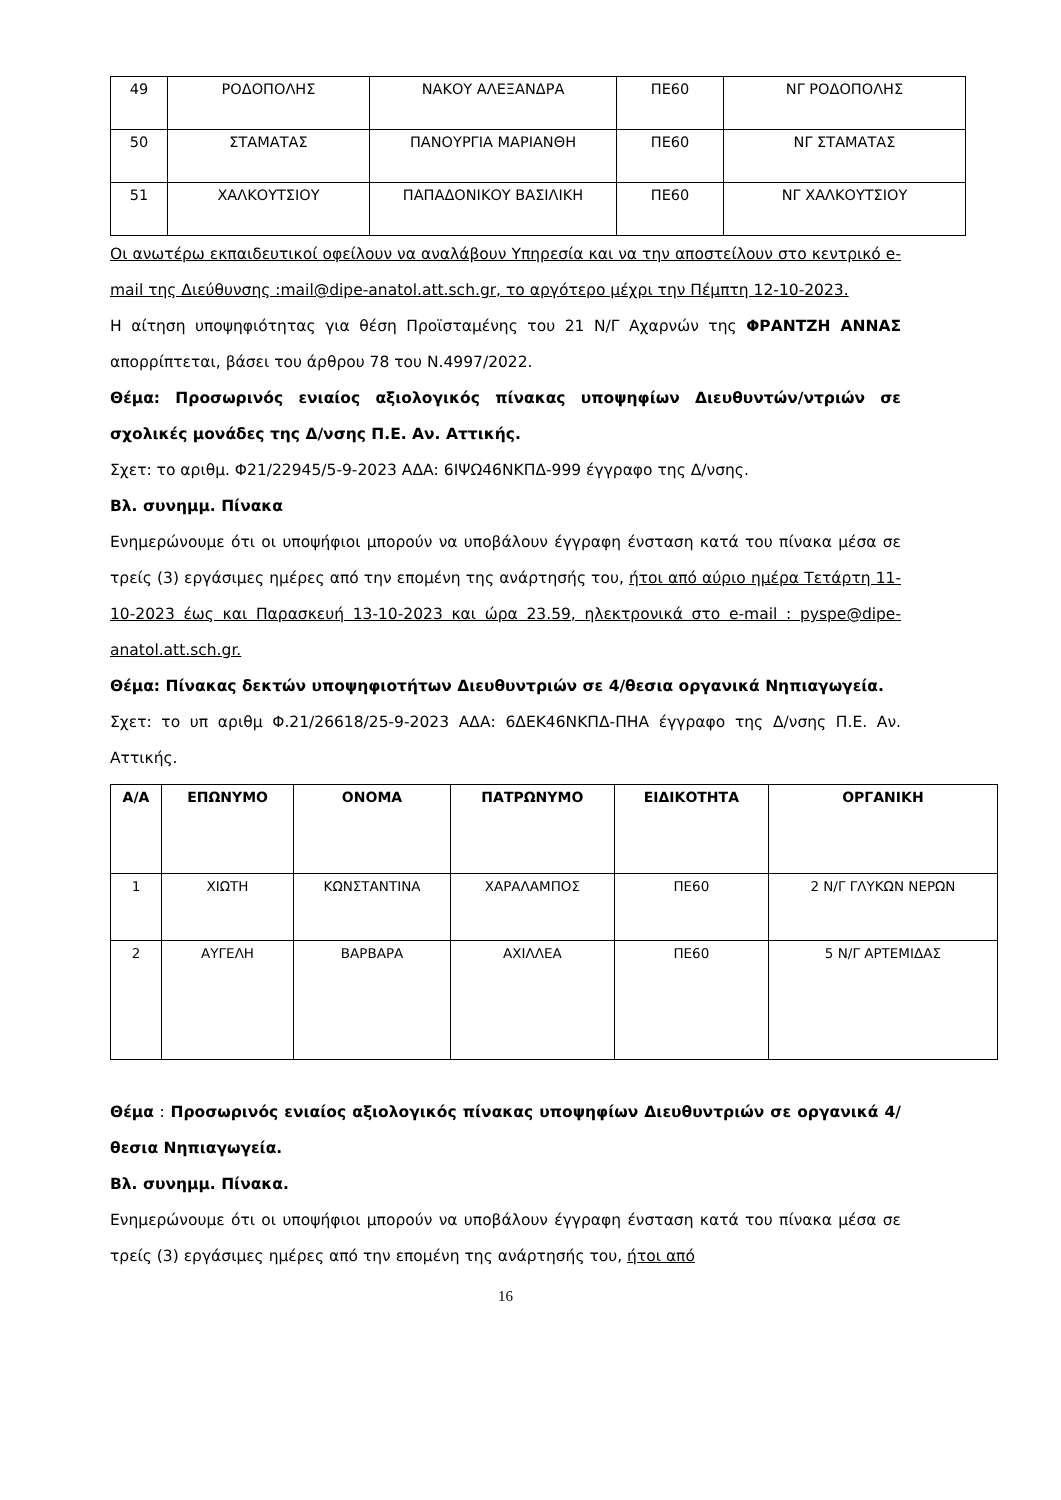| 49 | ΡΟΔΟΠΟΛΗΣ | ΝΑΚΟΥ ΑΛΕΞΑΝΔΡΑ | ΠΕ60 | ΝΓ ΡΟΔΟΠΟΛΗΣ |
| 50 | ΣΤΑΜΑΤΑΣ | ΠΑΝΟΥΡΓΙΑ ΜΑΡΙΑΝΘΗ | ΠΕ60 | ΝΓ ΣΤΑΜΑΤΑΣ |
| 51 | ΧΑΛΚΟΥΤΣΙΟΥ | ΠΑΠΑΔΟΝΙΚΟΥ ΒΑΣΙΛΙΚΗ | ΠΕ60 | ΝΓ ΧΑΛΚΟΥΤΣΙΟΥ |
Οι ανωτέρω εκπαιδευτικοί οφείλουν να αναλάβουν Υπηρεσία και να την αποστείλουν στο κεντρικό e-mail της Διεύθυνσης :mail@dipe-anatol.att.sch.gr, το αργότερο μέχρι την Πέμπτη 12-10-2023.
Η αίτηση υποψηφιότητας για θέση Προϊσταμένης του 21 Ν/Γ Αχαρνών της ΦΡΑΝΤΖΗ ΑΝΝΑΣ απορρίπτεται, βάσει του άρθρου 78 του Ν.4997/2022.
Θέμα: Προσωρινός ενιαίος αξιολογικός πίνακας υποψηφίων Διευθυντών/ντριών σε σχολικές μονάδες της Δ/νσης Π.Ε. Αν. Αττικής.
Σχετ: το αριθμ. Φ21/22945/5-9-2023 ΑΔΑ: 6ΙΨΩ46ΝΚΠΔ-999 έγγραφο της Δ/νσης.
Βλ. συνημμ. Πίνακα
Ενημερώνουμε ότι οι υποψήφιοι μπορούν να υποβάλουν έγγραφη ένσταση κατά του πίνακα μέσα σε τρείς (3) εργάσιμες ημέρες από την επομένη της ανάρτησής του, ήτοι από αύριο ημέρα Τετάρτη 11-10-2023 έως και Παρασκευή 13-10-2023 και ώρα 23.59, ηλεκτρονικά στο e-mail : pyspe@dipe-anatol.att.sch.gr.
Θέμα: Πίνακας δεκτών υποψηφιοτήτων Διευθυντριών σε 4/θεσια οργανικά Νηπιαγωγεία.
Σχετ: το υπ αριθμ Φ.21/26618/25-9-2023 ΑΔΑ: 6ΔΕΚ46ΝΚΠΔ-ΠΗΑ έγγραφο της Δ/νσης Π.Ε. Αν. Αττικής.
| Α/Α | ΕΠΩΝΥΜΟ | ΟΝΟΜΑ | ΠΑΤΡΩΝΥΜΟ | ΕΙΔΙΚΟΤΗΤΑ | ΟΡΓΑΝΙΚΗ |
| --- | --- | --- | --- | --- | --- |
| 1 | ΧΙΩΤΗ | ΚΩΝΣΤΑΝΤΙΝΑ | ΧΑΡΑΛΑΜΠΟΣ | ΠΕ60 | 2 Ν/Γ ΓΛΥΚΩΝ ΝΕΡΩΝ |
| 2 | ΑΥΓΕΛΗ | ΒΑΡΒΑΡΑ | ΑΧΙΛΛΕΑ | ΠΕ60 | 5 Ν/Γ ΑΡΤΕΜΙΔΑΣ |
Θέμα : Προσωρινός ενιαίος αξιολογικός πίνακας υποψηφίων Διευθυντριών σε οργανικά 4/θεσια Νηπιαγωγεία.
Βλ. συνημμ. Πίνακα.
Ενημερώνουμε ότι οι υποψήφιοι μπορούν να υποβάλουν έγγραφη ένσταση κατά του πίνακα μέσα σε τρείς (3) εργάσιμες ημέρες από την επομένη της ανάρτησής του, ήτοι από
16